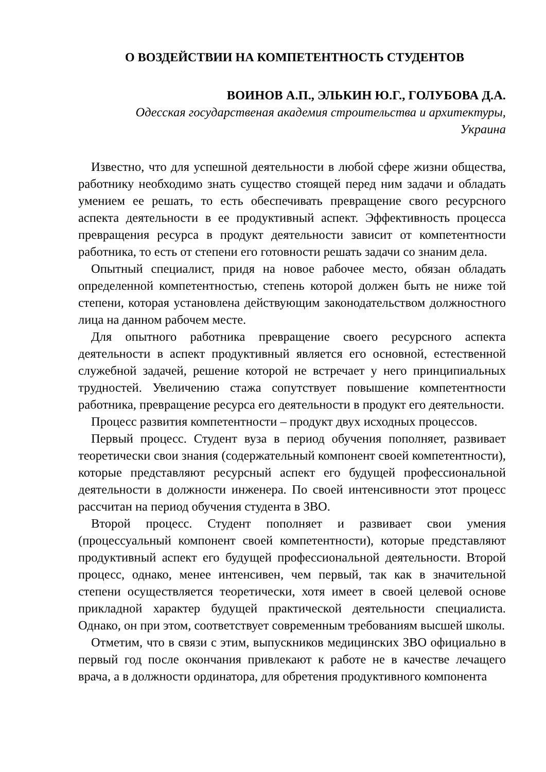О ВОЗДЕЙСТВИИ НА КОМПЕТЕНТНОСТЬ СТУДЕНТОВ
ВОИНОВ А.П., ЭЛЬКИН Ю.Г., ГОЛУБОВА Д.А.
Одесская государственая академия строительства и архитектуры,
Украина
Известно, что для успешной деятельности в любой сфере жизни общества, работнику необходимо знать существо стоящей перед ним задачи и обладать умением ее решать, то есть обеспечивать превращение свого ресурсного аспекта деятельности в ее продуктивный аспект. Эффективность процесса превращения ресурса в продукт деятельности зависит от компетентности работника, то есть от степени его готовности решать задачи со знаним дела.
Опытный специалист, придя на новое рабочее место, обязан обладать определенной компетентностью, степень которой должен быть не ниже той степени, которая установлена действующим законодательством должностного лица на данном рабочем месте.
Для опытного работника превращение своего ресурсного аспекта деятельности в аспект продуктивный является его основной, естественной служебной задачей, решение которой не встречает у него принципиальных трудностей. Увеличению стажа сопутствует повышение компетентности работника, превращение ресурса его деятельности в продукт его деятельности.
Процесс развития компетентности – продукт двух исходных процессов.
Первый процесс. Студент вуза в период обучения пополняет, развивает теоретически свои знания (содержательный компонент своей компетентности), которые представляют ресурсный аспект его будущей профессиональной деятельности в должности инженера. По своей интенсивности этот процесс рассчитан на период обучения студента в ЗВО.
Второй процесс. Студент пополняет и развивает свои умения (процессуальный компонент своей компетентности), которые представляют продуктивный аспект его будущей профессиональной деятельности. Второй процесс, однако, менее интенсивен, чем первый, так как в значительной степени осуществляется теоретически, хотя имеет в своей целевой основе прикладной характер будущей практической деятельности специалиста. Однако, он при этом, соответствует современным требованиям высшей школы.
Отметим, что в связи с этим, выпускников медицинских ЗВО официально в первый год после окончания привлекают к работе не в качестве лечащего врача, а в должности ординатора, для обретения продуктивного компонента